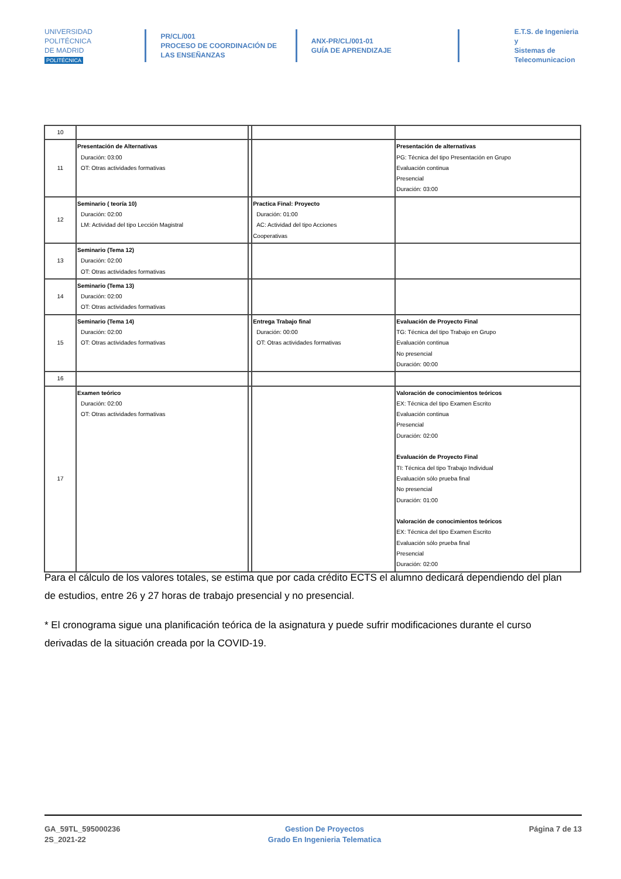UNIVERSIDAD
POLITÉCNICA
DE MADRID
POLITÉCNICA
PR/CL/001
PROCESO DE COORDINACIÓN DE
LAS ENSEÑANZAS
ANX-PR/CL/001-01
GUÍA DE APRENDIZAJE
E.T.S. de Ingenieria y
Sistemas de
Telecomunicacion
| 10 | | | | |
| 11 | Presentación de Alternativas Duración: 03:00 OT: Otras actividades formativas | | | Presentación de alternativas PG: Técnica del tipo Presentación en Grupo Evaluación continua Presencial Duración: 03:00 |
| 12 | Seminario ( teoría 10) Duración: 02:00 LM: Actividad del tipo Lección Magistral | | Practica Final: Proyecto Duración: 01:00 AC: Actividad del tipo Acciones Cooperativas | |
| 13 | Seminario (Tema 12) Duración: 02:00 OT: Otras actividades formativas | | | |
| 14 | Seminario (Tema 13) Duración: 02:00 OT: Otras actividades formativas | | | |
| 15 | Seminario (Tema 14) Duración: 02:00 OT: Otras actividades formativas | | Entrega Trabajo final Duración: 00:00 OT: Otras actividades formativas | Evaluación de Proyecto Final TG: Técnica del tipo Trabajo en Grupo Evaluación continua No presencial Duración: 00:00 |
| 16 | | | | |
| 17 | Examen teórico Duración: 02:00 OT: Otras actividades formativas | | | Valoración de conocimientos teóricos EX: Técnica del tipo Examen Escrito Evaluación continua Presencial Duración: 02:00 Evaluación de Proyecto Final TI: Técnica del tipo Trabajo Individual Evaluación sólo prueba final No presencial Duración: 01:00 Valoración de conocimientos teóricos EX: Técnica del tipo Examen Escrito Evaluación sólo prueba final Presencial Duración: 02:00 |
Para el cálculo de los valores totales, se estima que por cada crédito ECTS el alumno dedicará dependiendo del plan de estudios, entre 26 y 27 horas de trabajo presencial y no presencial.
* El cronograma sigue una planificación teórica de la asignatura y puede sufrir modificaciones durante el curso derivadas de la situación creada por la COVID-19.
GA_59TL_595000236
2S_2021-22
Gestion De Proyectos
Grado En Ingenieria Telematica
Página 7 de 13